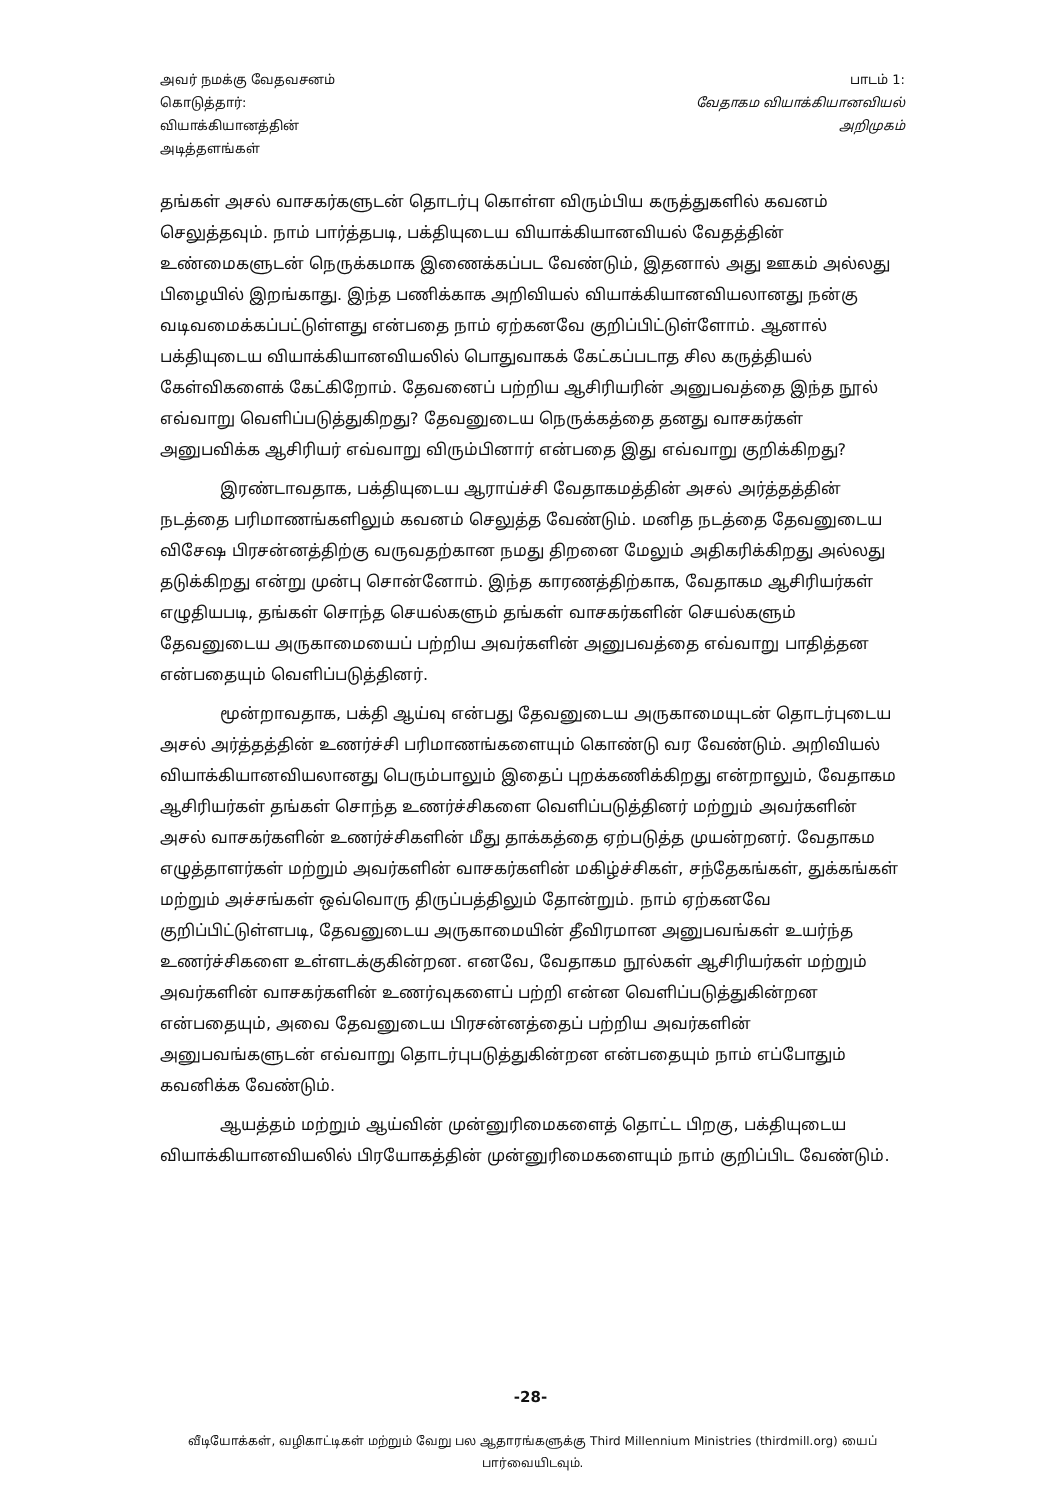அவர் நமக்கு வேதவசனம்
கொடுத்தார்:
வியாக்கியானத்தின்
அடித்தளங்கள்
பாடம் 1:
வேதாகம வியாக்கியானவியல்
அறிமுகம்
தங்கள் அசல் வாசகர்களுடன் தொடர்பு கொள்ள விரும்பிய கருத்துகளில் கவனம் செலுத்தவும். நாம் பார்த்தபடி, பக்தியுடைய வியாக்கியானவியல் வேதத்தின் உண்மைகளுடன் நெருக்கமாக இணைக்கப்பட வேண்டும், இதனால் அது ஊகம் அல்லது பிழையில் இறங்காது. இந்த பணிக்காக அறிவியல் வியாக்கியானவியலானது நன்கு வடிவமைக்கப்பட்டுள்ளது என்பதை நாம் ஏற்கனவே குறிப்பிட்டுள்ளோம். ஆனால் பக்தியுடைய வியாக்கியானவியலில் பொதுவாகக் கேட்கப்படாத சில கருத்தியல் கேள்விகளைக் கேட்கிறோம். தேவனைப் பற்றிய ஆசிரியரின் அனுபவத்தை இந்த நூல் எவ்வாறு வெளிப்படுத்துகிறது? தேவனுடைய நெருக்கத்தை தனது வாசகர்கள் அனுபவிக்க ஆசிரியர் எவ்வாறு விரும்பினார் என்பதை இது எவ்வாறு குறிக்கிறது?
இரண்டாவதாக, பக்தியுடைய ஆராய்ச்சி வேதாகமத்தின் அசல் அர்த்தத்தின் நடத்தை பரிமாணங்களிலும் கவனம் செலுத்த வேண்டும். மனித நடத்தை தேவனுடைய விசேஷ பிரசன்னத்திற்கு வருவதற்கான நமது திறனை மேலும் அதிகரிக்கிறது அல்லது தடுக்கிறது என்று முன்பு சொன்னோம். இந்த காரணத்திற்காக, வேதாகம ஆசிரியர்கள் எழுதியபடி, தங்கள் சொந்த செயல்களும் தங்கள் வாசகர்களின் செயல்களும் தேவனுடைய அருகாமையைப் பற்றிய அவர்களின் அனுபவத்தை எவ்வாறு பாதித்தன என்பதையும் வெளிப்படுத்தினர்.
மூன்றாவதாக, பக்தி ஆய்வு என்பது தேவனுடைய அருகாமையுடன் தொடர்புடைய அசல் அர்த்தத்தின் உணர்ச்சி பரிமாணங்களையும் கொண்டு வர வேண்டும். அறிவியல் வியாக்கியானவியலானது பெரும்பாலும் இதைப் புறக்கணிக்கிறது என்றாலும், வேதாகம ஆசிரியர்கள் தங்கள் சொந்த உணர்ச்சிகளை வெளிப்படுத்தினர் மற்றும் அவர்களின் அசல் வாசகர்களின் உணர்ச்சிகளின் மீது தாக்கத்தை ஏற்படுத்த முயன்றனர். வேதாகம எழுத்தாளர்கள் மற்றும் அவர்களின் வாசகர்களின் மகிழ்ச்சிகள், சந்தேகங்கள், துக்கங்கள் மற்றும் அச்சங்கள் ஒவ்வொரு திருப்பத்திலும் தோன்றும். நாம் ஏற்கனவே குறிப்பிட்டுள்ளபடி, தேவனுடைய அருகாமையின் தீவிரமான அனுபவங்கள் உயர்ந்த உணர்ச்சிகளை உள்ளடக்குகின்றன. எனவே, வேதாகம நூல்கள் ஆசிரியர்கள் மற்றும் அவர்களின் வாசகர்களின் உணர்வுகளைப் பற்றி என்ன வெளிப்படுத்துகின்றன என்பதையும், அவை தேவனுடைய பிரசன்னத்தைப் பற்றிய அவர்களின் அனுபவங்களுடன் எவ்வாறு தொடர்புபடுத்துகின்றன என்பதையும் நாம் எப்போதும் கவனிக்க வேண்டும்.
ஆயத்தம் மற்றும் ஆய்வின் முன்னுரிமைகளைத் தொட்ட பிறகு, பக்தியுடைய வியாக்கியானவியலில் பிரயோகத்தின் முன்னுரிமைகளையும் நாம் குறிப்பிட வேண்டும்.
-28-
வீடியோக்கள், வழிகாட்டிகள் மற்றும் வேறு பல ஆதாரங்களுக்கு Third Millennium Ministries (thirdmill.org) யைப் பார்வையிடவும்.